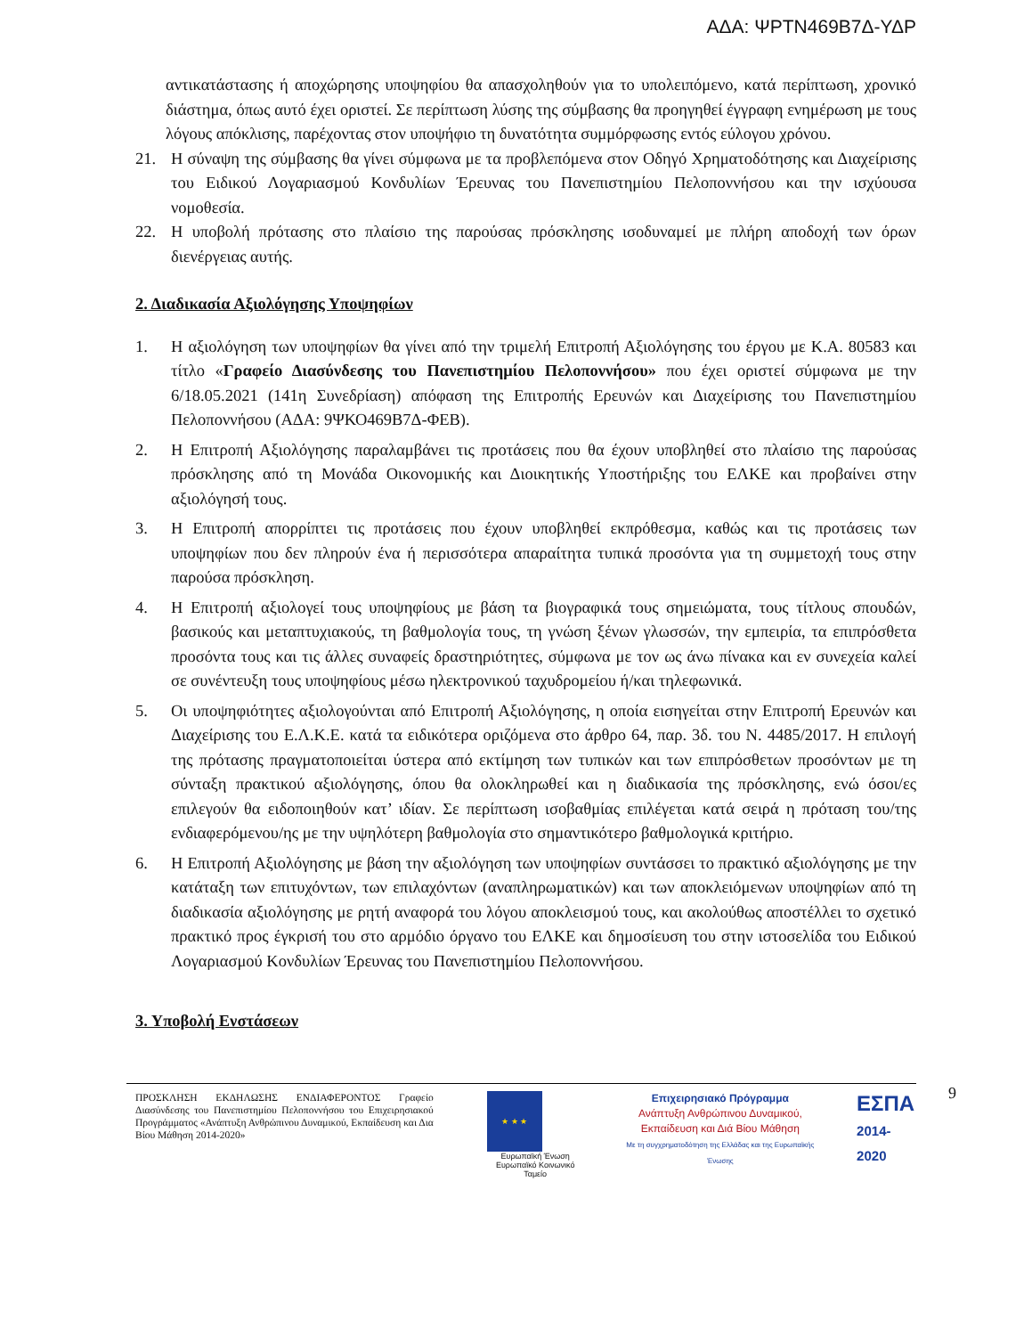ΑΔΑ: ΨΡΤΝ469Β7Δ-ΥΔΡ
αντικατάστασης ή αποχώρησης υποψηφίου θα απασχοληθούν για το υπολειπόμενο, κατά περίπτωση, χρονικό διάστημα, όπως αυτό έχει οριστεί. Σε περίπτωση λύσης της σύμβασης θα προηγηθεί έγγραφη ενημέρωση με τους λόγους απόκλισης, παρέχοντας στον υποψήφιο τη δυνατότητα συμμόρφωσης εντός εύλογου χρόνου.
21. Η σύναψη της σύμβασης θα γίνει σύμφωνα με τα προβλεπόμενα στον Οδηγό Χρηματοδότησης και Διαχείρισης του Ειδικού Λογαριασμού Κονδυλίων Έρευνας του Πανεπιστημίου Πελοποννήσου και την ισχύουσα νομοθεσία.
22. Η υποβολή πρότασης στο πλαίσιο της παρούσας πρόσκλησης ισοδυναμεί με πλήρη αποδοχή των όρων διενέργειας αυτής.
2. Διαδικασία Αξιολόγησης Υποψηφίων
1. Η αξιολόγηση των υποψηφίων θα γίνει από την τριμελή Επιτροπή Αξιολόγησης του έργου με Κ.Α. 80583 και τίτλο «Γραφείο Διασύνδεσης του Πανεπιστημίου Πελοποννήσου» που έχει οριστεί σύμφωνα με την 6/18.05.2021 (141η Συνεδρίαση) απόφαση της Επιτροπής Ερευνών και Διαχείρισης του Πανεπιστημίου Πελοποννήσου (ΑΔΑ: 9ΨΚΟ469Β7Δ-ΦΕΒ).
2. Η Επιτροπή Αξιολόγησης παραλαμβάνει τις προτάσεις που θα έχουν υποβληθεί στο πλαίσιο της παρούσας πρόσκλησης από τη Μονάδα Οικονομικής και Διοικητικής Υποστήριξης του ΕΛΚΕ και προβαίνει στην αξιολόγησή τους.
3. Η Επιτροπή απορρίπτει τις προτάσεις που έχουν υποβληθεί εκπρόθεσμα, καθώς και τις προτάσεις των υποψηφίων που δεν πληρούν ένα ή περισσότερα απαραίτητα τυπικά προσόντα για τη συμμετοχή τους στην παρούσα πρόσκληση.
4. Η Επιτροπή αξιολογεί τους υποψηφίους με βάση τα βιογραφικά τους σημειώματα, τους τίτλους σπουδών, βασικούς και μεταπτυχιακούς, τη βαθμολογία τους, τη γνώση ξένων γλωσσών, την εμπειρία, τα επιπρόσθετα προσόντα τους και τις άλλες συναφείς δραστηριότητες, σύμφωνα με τον ως άνω πίνακα και εν συνεχεία καλεί σε συνέντευξη τους υποψηφίους μέσω ηλεκτρονικού ταχυδρομείου ή/και τηλεφωνικά.
5. Οι υποψηφιότητες αξιολογούνται από Επιτροπή Αξιολόγησης, η οποία εισηγείται στην Επιτροπή Ερευνών και Διαχείρισης του Ε.Λ.Κ.Ε. κατά τα ειδικότερα οριζόμενα στο άρθρο 64, παρ. 3δ. του Ν. 4485/2017. Η επιλογή της πρότασης πραγματοποιείται ύστερα από εκτίμηση των τυπικών και των επιπρόσθετων προσόντων με τη σύνταξη πρακτικού αξιολόγησης, όπου θα ολοκληρωθεί και η διαδικασία της πρόσκλησης, ενώ όσοι/ες επιλεγούν θα ειδοποιηθούν κατ’ ιδίαν. Σε περίπτωση ισοβαθμίας επιλέγεται κατά σειρά η πρόταση του/της ενδιαφερόμενου/ης με την υψηλότερη βαθμολογία στο σημαντικότερο βαθμολογικά κριτήριο.
6. Η Επιτροπή Αξιολόγησης με βάση την αξιολόγηση των υποψηφίων συντάσσει το πρακτικό αξιολόγησης με την κατάταξη των επιτυχόντων, των επιλαχόντων (αναπληρωματικών) και των αποκλειόμενων υποψηφίων από τη διαδικασία αξιολόγησης με ρητή αναφορά του λόγου αποκλεισμού τους, και ακολούθως αποστέλλει το σχετικό πρακτικό προς έγκρισή του στο αρμόδιο όργανο του ΕΛΚΕ και δημοσίευση του στην ιστοσελίδα του Ειδικού Λογαριασμού Κονδυλίων Έρευνας του Πανεπιστημίου Πελοποννήσου.
3. Υποβολή Ενστάσεων
ΠΡΟΣΚΛΗΣΗ ΕΚΔΗΛΩΣΗΣ ΕΝΔΙΑΦΕΡΟΝΤΟΣ Γραφείο Διασύνδεσης του Πανεπιστημίου Πελοποννήσου του Επιχειρησιακού Προγράμματος «Ανάπτυξη Ανθρώπινου Δυναμικού, Εκπαίδευση και Δια Βίου Μάθηση 2014-2020»
★ ★ ★
Ευρωπαϊκή Ένωση
Ευρωπαϊκό Κοινωνικό Ταμείο
Επιχειρησιακό Πρόγραμμα
Ανάπτυξη Ανθρώπινου Δυναμικού,
Εκπαίδευση και Διά Βίου Μάθηση
Με τη συγχρηματοδότηση της Ελλάδας και της Ευρωπαϊκής Ένωσης
ΕΣΠΑ
2014-2020
9